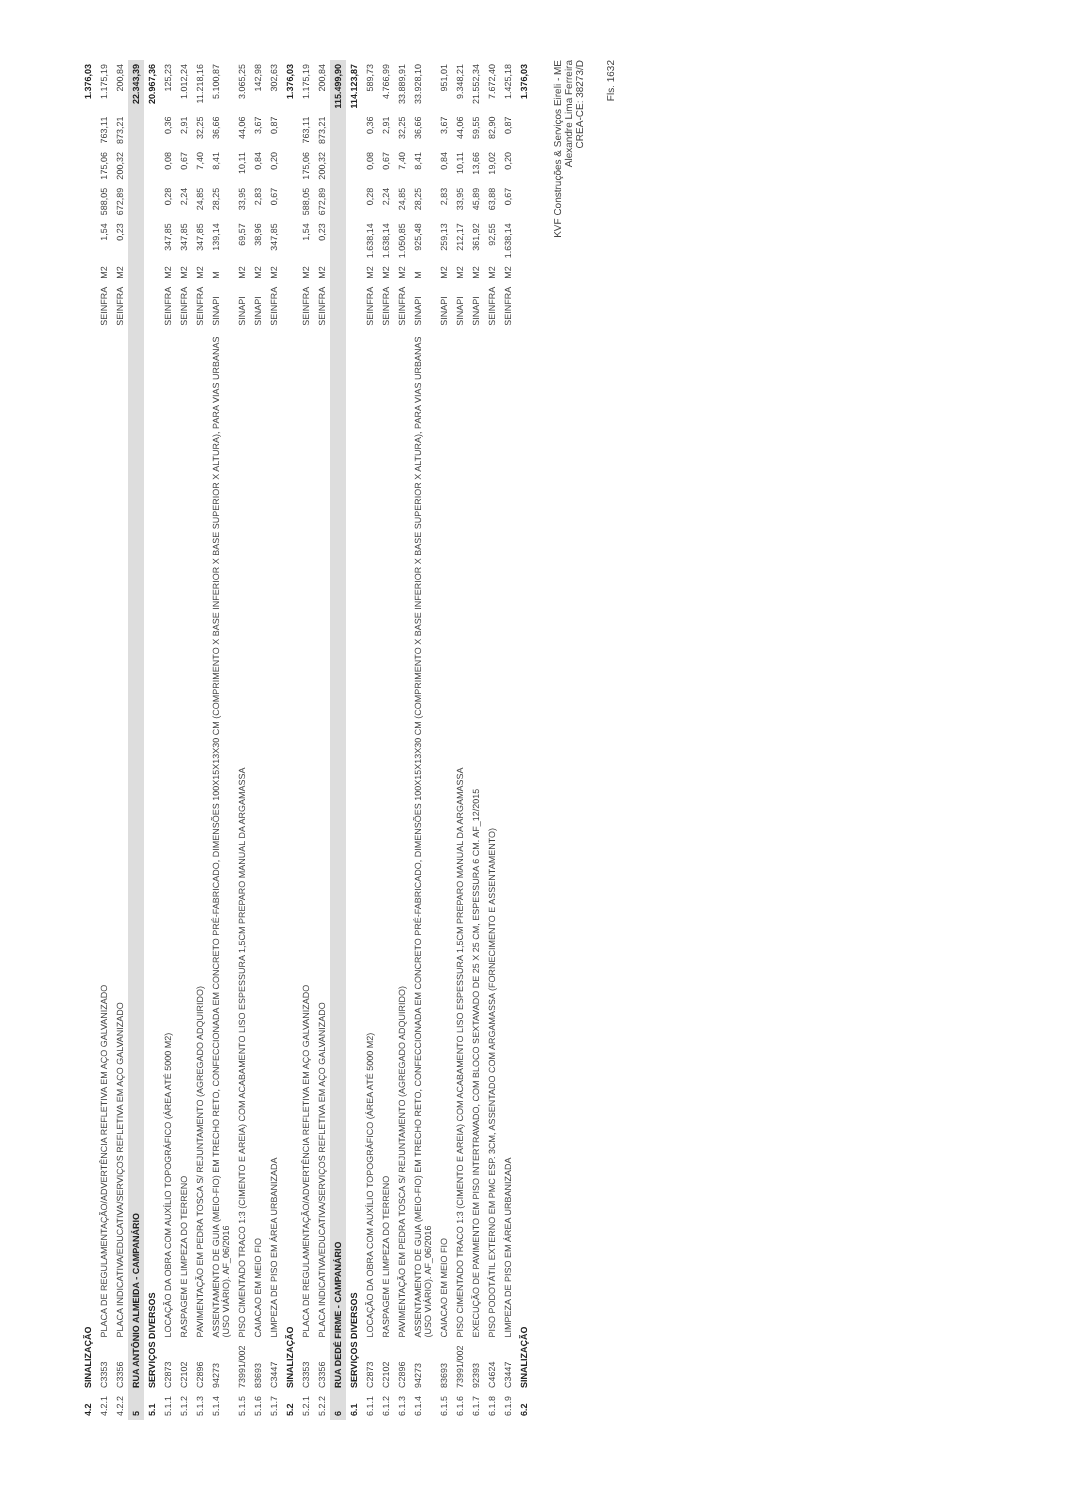| 4.2 | SINALIZAÇÃO | | | | | | | | 1.376,03 |
| 4.2.1 | C3353 | PLACA DE REGULAMENTAÇÃO/ADVERTÊNCIA REFLETIVA EM AÇO GALVANIZADO | SEINFRA | M2 | 1,54 | 588,05 | 175,06 | 763,11 | 1.175,19 |
| 4.2.2 | C3356 | PLACA INDICATIVA/EDUCATIVA/SERVIÇOS REFLETIVA EM AÇO GALVANIZADO | SEINFRA | M2 | 0,23 | 672,89 | 200,32 | 873,21 | 200,84 |
| 5 | RUA ANTÔNIO ALMEIDA - CAMPANÁRIO | | | | | | | | 22.343,39 |
| 5.1 | SERVIÇOS DIVERSOS | | | | | | | | 20.967,36 |
| 5.1.1 | C2873 | LOCAÇÃO DA OBRA COM AUXÍLIO TOPOGRÁFICO (ÁREA ATÉ 5000 M2) | SEINFRA | M2 | 347,85 | 0,28 | 0,08 | 0,36 | 125,23 |
| 5.1.2 | C2102 | RASPAGEM E LIMPEZA DO TERRENO | SEINFRA | M2 | 347,85 | 2,24 | 0,67 | 2,91 | 1.012,24 |
| 5.1.3 | C2896 | PAVIMENTAÇÃO EM PEDRA TOSCA S/ REJUNTAMENTO (AGREGADO ADQUIRIDO) | SEINFRA | M2 | 347,85 | 24,85 | 7,40 | 32,25 | 11.218,16 |
| 5.1.4 | 94273 | ASSENTAMENTO DE GUIA (MEIO-FIO) EM TRECHO RETO, CONFECCIONADA EM CONCRETO PRÉ-FABRICADO, DIMENSÕES 100X15X13X30 CM (COMPRIMENTO X BASE INFERIOR X BASE SUPERIOR X ALTURA), PARA VIAS URBANAS (USO VIÁRIO). AF_06/2016 | SINAPI | M | 139,14 | 28,25 | 8,41 | 36,66 | 5.100,87 |
| 5.1.5 | 73991/002 | PISO CIMENTADO TRACO 1:3 (CIMENTO E AREIA) COM ACABAMENTO LISO ESPESSURA 1,5CM PREPARO MANUAL DA ARGAMASSA | SINAPI | M2 | 69,57 | 33,95 | 10,11 | 44,06 | 3.065,25 |
| 5.1.6 | 83693 | CAIACAO EM MEIO FIO | SINAPI | M2 | 38,96 | 2,83 | 0,84 | 3,67 | 142,98 |
| 5.1.7 | C3447 | LIMPEZA DE PISO EM ÁREA URBANIZADA | SEINFRA | M2 | 347,85 | 0,67 | 0,20 | 0,87 | 302,63 |
| 5.2 | SINALIZAÇÃO | | | | | | | | 1.376,03 |
| 5.2.1 | C3353 | PLACA DE REGULAMENTAÇÃO/ADVERTÊNCIA REFLETIVA EM AÇO GALVANIZADO | SEINFRA | M2 | 1,54 | 588,05 | 175,06 | 763,11 | 1.175,19 |
| 5.2.2 | C3356 | PLACA INDICATIVA/EDUCATIVA/SERVIÇOS REFLETIVA EM AÇO GALVANIZADO | SEINFRA | M2 | 0,23 | 672,89 | 200,32 | 873,21 | 200,84 |
| 6 | RUA DEDÉ FIRME - CAMPANÁRIO | | | | | | | | 115.499,90 |
| 6.1 | SERVIÇOS DIVERSOS | | | | | | | | 114.123,87 |
| 6.1.1 | C2873 | LOCAÇÃO DA OBRA COM AUXÍLIO TOPOGRÁFICO (ÁREA ATÉ 5000 M2) | SEINFRA | M2 | 1.638,14 | 0,28 | 0,08 | 0,36 | 589,73 |
| 6.1.2 | C2102 | RASPAGEM E LIMPEZA DO TERRENO | SEINFRA | M2 | 1.638,14 | 2,24 | 0,67 | 2,91 | 4.766,99 |
| 6.1.3 | C2896 | PAVIMENTAÇÃO EM PEDRA TOSCA S/ REJUNTAMENTO (AGREGADO ADQUIRIDO) | SEINFRA | M2 | 1.050,85 | 24,85 | 7,40 | 32,25 | 33.889,91 |
| 6.1.4 | 94273 | ASSENTAMENTO DE GUIA (MEIO-FIO) EM TRECHO RETO, CONFECCIONADA EM CONCRETO PRÉ-FABRICADO, DIMENSÕES 100X15X13X30 CM (COMPRIMENTO X BASE INFERIOR X BASE SUPERIOR X ALTURA), PARA VIAS URBANAS (USO VIÁRIO). AF_06/2016 | SINAPI | M | 925,48 | 28,25 | 8,41 | 36,66 | 33.928,10 |
| 6.1.5 | 83693 | CAIACAO EM MEIO FIO | SINAPI | M2 | 259,13 | 2,83 | 0,84 | 3,67 | 951,01 |
| 6.1.6 | 73991/002 | PISO CIMENTADO TRACO 1:3 (CIMENTO E AREIA) COM ACABAMENTO LISO ESPESSURA 1,5CM PREPARO MANUAL DA ARGAMASSA | SINAPI | M2 | 212,17 | 33,95 | 10,11 | 44,06 | 9.348,21 |
| 6.1.7 | 92393 | EXECUÇÃO DE PAVIMENTO EM PISO INTERTRAVADO, COM BLOCO SEXTAVADO DE 25 X 25 CM, ESPESSURA 6 CM. AF_12/2015 | SINAPI | M2 | 361,92 | 45,89 | 13,66 | 59,55 | 21.552,34 |
| 6.1.8 | C4624 | PISO PODOTÁTIL EXTERNO EM PMC ESP. 3CM, ASSENTADO COM ARGAMASSA (FORNECIMENTO E ASSENTAMENTO) | SEINFRA | M2 | 92,55 | 63,88 | 19,02 | 82,90 | 7.672,40 |
| 6.1.9 | C3447 | LIMPEZA DE PISO EM ÁREA URBANIZADA | SEINFRA | M2 | 1.638,14 | 0,67 | 0,20 | 0,87 | 1.425,18 |
| 6.2 | SINALIZAÇÃO | | | | | | | | 1.376,03 |
KVF Construções & Serviços Eireli - ME
Alexandre Lima Ferreira
CREA-CE: 38273/D
Fls. 1632